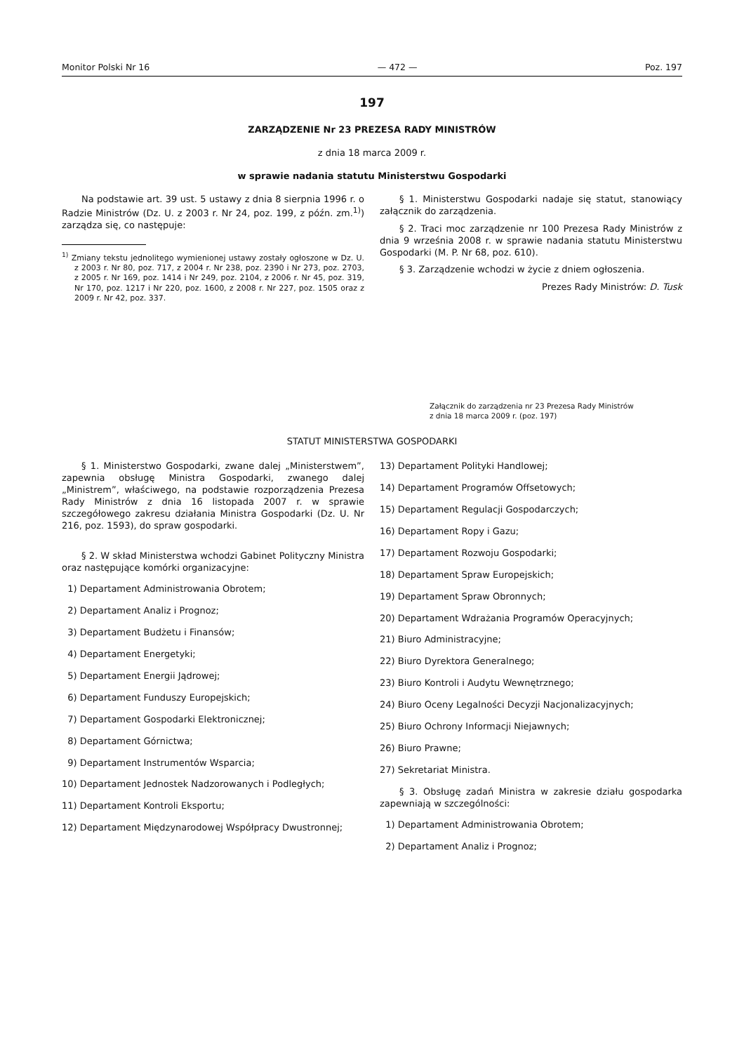Monitor Polski Nr 16 — 472 — Poz. 197
197
ZARZĄDZENIE Nr 23 PREZESA RADY MINISTRÓW
z dnia 18 marca 2009 r.
w sprawie nadania statutu Ministerstwu Gospodarki
Na podstawie art. 39 ust. 5 ustawy z dnia 8 sierpnia 1996 r. o Radzie Ministrów (Dz. U. z 2003 r. Nr 24, poz. 199, z późn. zm.<sup>1)</sup>) zarządza się, co następuje:
<sup>1)</sup> Zmiany tekstu jednolitego wymienionej ustawy zostały ogłoszone w Dz. U. z 2003 r. Nr 80, poz. 717, z 2004 r. Nr 238, poz. 2390 i Nr 273, poz. 2703, z 2005 r. Nr 169, poz. 1414 i Nr 249, poz. 2104, z 2006 r. Nr 45, poz. 319, Nr 170, poz. 1217 i Nr 220, poz. 1600, z 2008 r. Nr 227, poz. 1505 oraz z 2009 r. Nr 42, poz. 337.
§ 1. Ministerstwu Gospodarki nadaje się statut, stanowiący załącznik do zarządzenia.
§ 2. Traci moc zarządzenie nr 100 Prezesa Rady Ministrów z dnia 9 września 2008 r. w sprawie nadania statutu Ministerstwu Gospodarki (M. P. Nr 68, poz. 610).
§ 3. Zarządzenie wchodzi w życie z dniem ogłoszenia.
Prezes Rady Ministrów: D. Tusk
Załącznik do zarządzenia nr 23 Prezesa Rady Ministrów
z dnia 18 marca 2009 r. (poz. 197)
STATUT MINISTERSTWA GOSPODARKI
§ 1. Ministerstwo Gospodarki, zwane dalej „Ministerstwem”, zapewnia obsługę Ministra Gospodarki, zwanego dalej „Ministrem”, właściwego, na podstawie rozporządzenia Prezesa Rady Ministrów z dnia 16 listopada 2007 r. w sprawie szczegółowego zakresu działania Ministra Gospodarki (Dz. U. Nr 216, poz. 1593), do spraw gospodarki.
§ 2. W skład Ministerstwa wchodzi Gabinet Polityczny Ministra oraz następujące komórki organizacyjne:
1) Departament Administrowania Obrotem;
2) Departament Analiz i Prognoz;
3) Departament Budżetu i Finansów;
4) Departament Energetyki;
5) Departament Energii Jądrowej;
6) Departament Funduszy Europejskich;
7) Departament Gospodarki Elektronicznej;
8) Departament Górnictwa;
9) Departament Instrumentów Wsparcia;
10) Departament Jednostek Nadzorowanych i Podległych;
11) Departament Kontroli Eksportu;
12) Departament Międzynarodowej Współpracy Dwustronnej;
13) Departament Polityki Handlowej;
14) Departament Programów Offsetowych;
15) Departament Regulacji Gospodarczych;
16) Departament Ropy i Gazu;
17) Departament Rozwoju Gospodarki;
18) Departament Spraw Europejskich;
19) Departament Spraw Obronnych;
20) Departament Wdrażania Programów Operacyjnych;
21) Biuro Administracyjne;
22) Biuro Dyrektora Generalnego;
23) Biuro Kontroli i Audytu Wewnętrznego;
24) Biuro Oceny Legalności Decyzji Nacjonalizacyjnych;
25) Biuro Ochrony Informacji Niejawnych;
26) Biuro Prawne;
27) Sekretariat Ministra.
§ 3. Obsługę zadań Ministra w zakresie działu gospodarka zapewniają w szczególności:
1) Departament Administrowania Obrotem;
2) Departament Analiz i Prognoz;